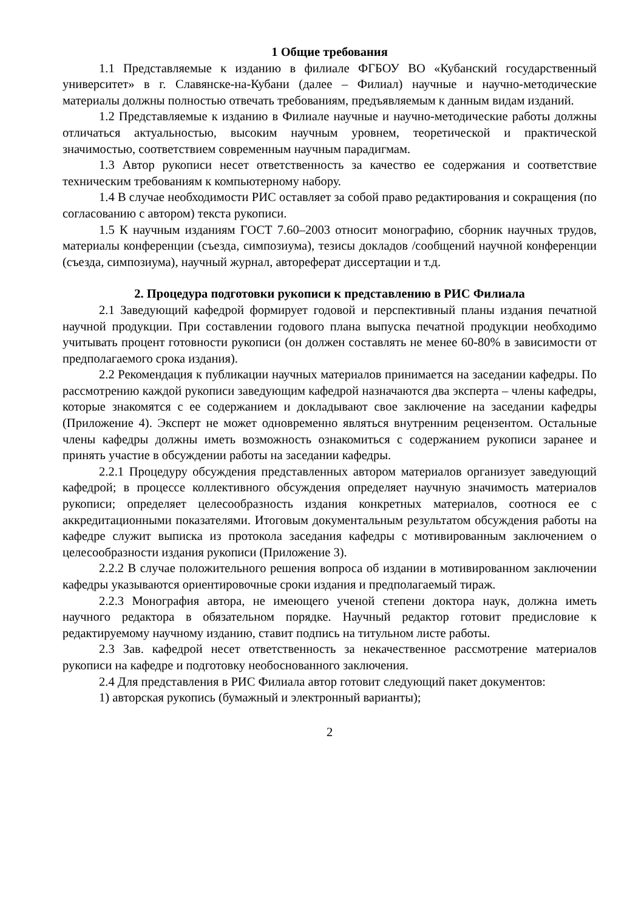1 Общие требования
1.1 Представляемые к изданию в филиале ФГБОУ ВО «Кубанский государственный университет» в г. Славянске-на-Кубани (далее – Филиал) научные и научно-методические материалы должны полностью отвечать требованиям, предъявляемым к данным видам изданий.
1.2 Представляемые к изданию в Филиале научные и научно-методические работы должны отличаться актуальностью, высоким научным уровнем, теоретической и практической значимостью, соответствием современным научным парадигмам.
1.3 Автор рукописи несет ответственность за качество ее содержания и соответствие техническим требованиям к компьютерному набору.
1.4 В случае необходимости РИС оставляет за собой право редактирования и сокращения (по согласованию с автором) текста рукописи.
1.5 К научным изданиям ГОСТ 7.60–2003 относит монографию, сборник научных трудов, материалы конференции (съезда, симпозиума), тезисы докладов /сообщений научной конференции (съезда, симпозиума), научный журнал, автореферат диссертации и т.д.
2. Процедура подготовки рукописи к представлению в РИС Филиала
2.1 Заведующий кафедрой формирует годовой и перспективный планы издания печатной научной продукции. При составлении годового плана выпуска печатной продукции необходимо учитывать процент готовности рукописи (он должен составлять не менее 60-80% в зависимости от предполагаемого срока издания).
2.2 Рекомендация к публикации научных материалов принимается на заседании кафедры. По рассмотрению каждой рукописи заведующим кафедрой назначаются два эксперта – члены кафедры, которые знакомятся с ее содержанием и докладывают свое заключение на заседании кафедры (Приложение 4). Эксперт не может одновременно являться внутренним рецензентом. Остальные члены кафедры должны иметь возможность ознакомиться с содержанием рукописи заранее и принять участие в обсуждении работы на заседании кафедры.
2.2.1 Процедуру обсуждения представленных автором материалов организует заведующий кафедрой; в процессе коллективного обсуждения определяет научную значимость материалов рукописи; определяет целесообразность издания конкретных материалов, соотнося ее с аккредитационными показателями. Итоговым документальным результатом обсуждения работы на кафедре служит выписка из протокола заседания кафедры с мотивированным заключением о целесообразности издания рукописи (Приложение 3).
2.2.2 В случае положительного решения вопроса об издании в мотивированном заключении кафедры указываются ориентировочные сроки издания и предполагаемый тираж.
2.2.3 Монография автора, не имеющего ученой степени доктора наук, должна иметь научного редактора в обязательном порядке. Научный редактор готовит предисловие к редактируемому научному изданию, ставит подпись на титульном листе работы.
2.3 Зав. кафедрой несет ответственность за некачественное рассмотрение материалов рукописи на кафедре и подготовку необоснованного заключения.
2.4 Для представления в РИС Филиала автор готовит следующий пакет документов:
1) авторская рукопись (бумажный и электронный варианты);
2